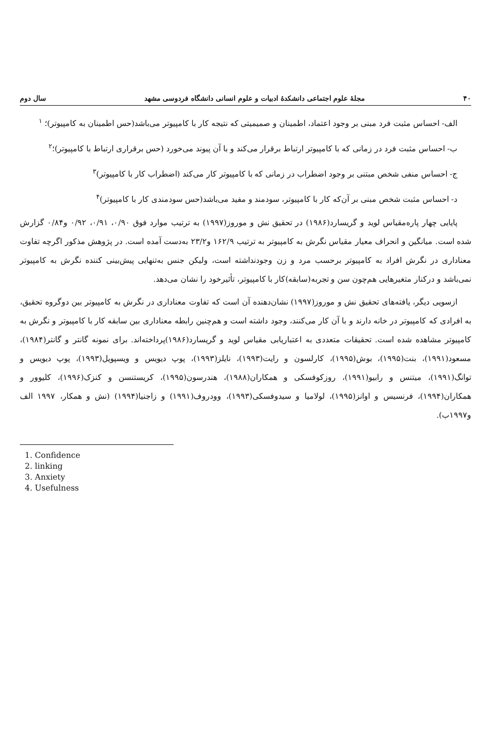۴۰ مجلهٔ علوم اجتماعی دانشکدهٔ ادبیات و علوم انسانی دانشگاه فردوسی مشهد سال دوم
الف- احساس مثبت فرد مبنی بر وجود اعتماد، اطمینان و صمیمیتی که نتیجه کار با کامپیوتر می‌باشد(حس اطمینان به کامپیوتر)؛ <sup>۱</sup>
ب- احساس مثبت فرد در زمانی که با کامپیوتر ارتباط برقرار می‌کند و با آن پیوند می‌خورد (حس برقراری ارتباط با کامپیوتر)؛<sup>۲</sup>
ج- احساس منفی شخص مبتنی بر وجود اضطراب در زمانی که با کامپیوتر کار می‌کند (اضطراب کار با کامپیوتر)<sup>۳</sup>
د- احساس مثبت شخص مبنی بر آن‌که کار با کامپیوتر، سودمند و مفید می‌باشد(حس سودمندی کار با کامپیوتر)<sup>۴</sup>
پایایی چهار پاره‌مقیاس لوید و گریسارد(۱۹۸۶) در تحقیق نش و موروز(۱۹۹۷) به ترتیب موارد فوق ۰/۹۰، ۰/۹۱، ۰/۹۲ و۰/۸۴ گزارش شده است. میانگین و انحراف معیار مقیاس نگرش به کامپیوتر به ترتیب ۱۶۲/۹ و۲۳/۲ به‌دست آمده است. در پژوهش مذکور اگرچه تفاوت معناداری در نگرش افراد به کامپیوتر برحسب مرد و زن وجودنداشته است، ولیکن جنس به‌تنهایی پیش‌بینی کننده نگرش به کامپیوتر نمی‌باشد و درکنار متغیرهایی هم‌چون سن و تجربه(سابقه)کار با کامپیوتر، تأثیرخود را نشان می‌دهد.
ازسویی دیگر، یافته‌های تحقیق نش و موروز(۱۹۹۷) نشان‌دهنده آن است که تفاوت معناداری در نگرش به کامپیوتر بین دوگروه تحقیق، به افرادی که کامپیوتر در خانه دارند و با آن کار می‌کنند، وجود داشته است و هم‌چنین رابطه معناداری بین سابقه کار با کامپیوتر و نگرش به کامپیوتر مشاهده شده است. تحقیقات متعددی به اعتباریابی مقیاس لوید و گریسارد(۱۹۸۶)پرداخته‌اند. برای نمونه گانتر و گانتر(۱۹۸۴)، مسعود(۱۹۹۱)، بنت(۱۹۹۵)، بوش(۱۹۹۵)، کارلسون و رایت(۱۹۹۳)، نایلز(۱۹۹۳)، پوپ دیویس و ویسپویل(۱۹۹۳)، پوپ دیویس و توانگ(۱۹۹۱)، میتنس و رابیو(۱۹۹۱)، روزکوفسکی و همکاران(۱۹۸۸)، هندرسون(۱۹۹۵)، کریستنسن و کنزک(۱۹۹۶)، کلیوور و همکاران(۱۹۹۴)، فرنسیس و اوانز(۱۹۹۵)، لولامیا و سیدوفسکی(۱۹۹۳)، وودروف(۱۹۹۱) و زاجنیا(۱۹۹۴) (نش و همکار، ۱۹۹۷ الف و۱۹۹۷ب).
1. Confidence
2. linking
3. Anxiety
4. Usefulness